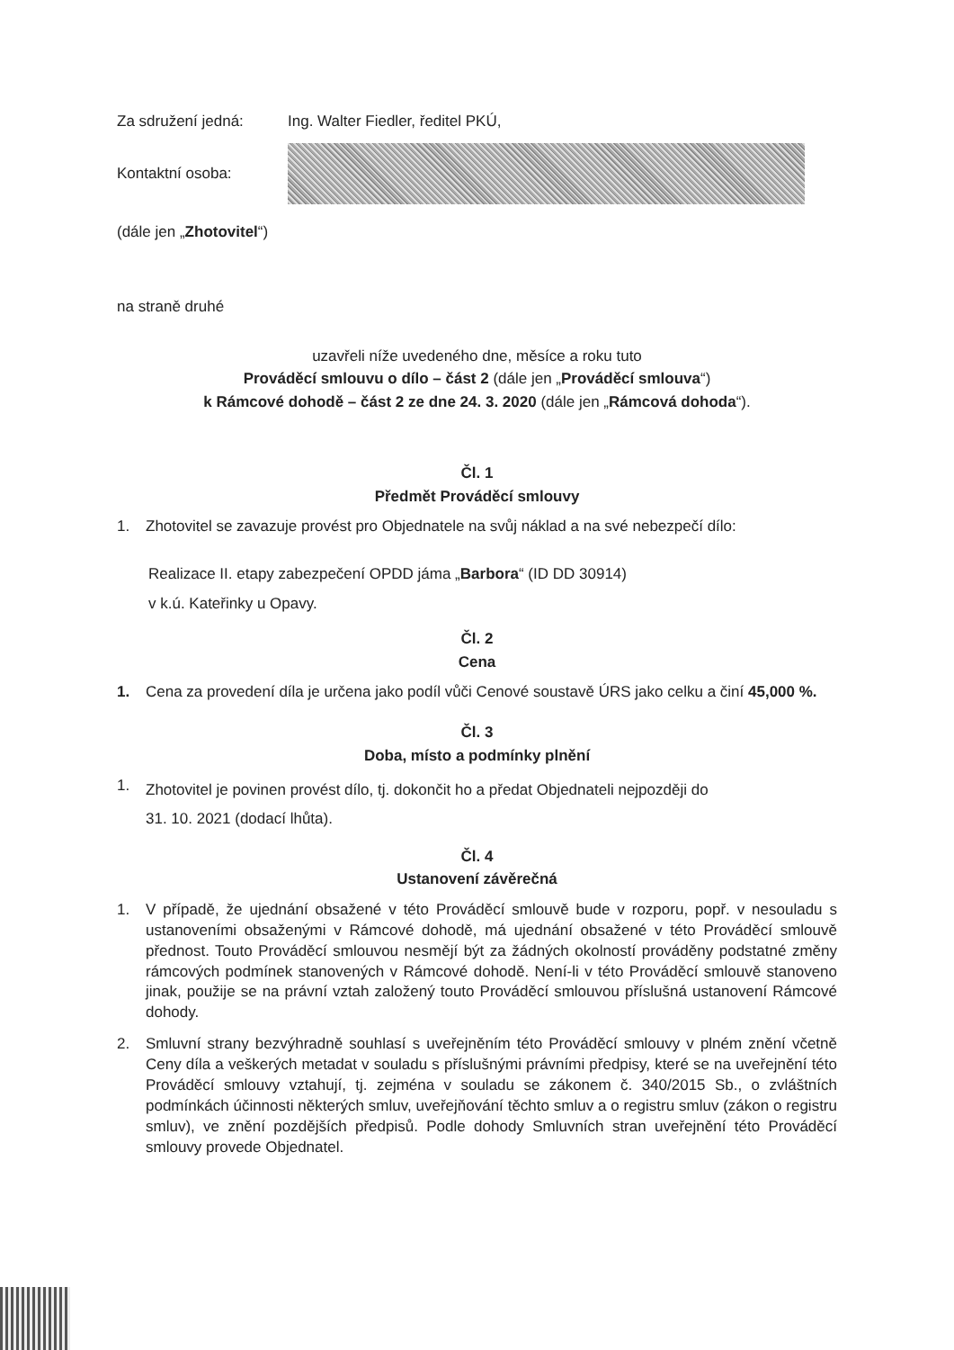Za sdružení jedná: Ing. Walter Fiedler, ředitel PKÚ,
Kontaktní osoba:
(dále jen „Zhotovitel“)
na straně druhé
uzavřeli níže uvedeného dne, měsíce a roku tuto
Prováděcí smlouvu o dílo – část 2 (dále jen „Prováděcí smlouva“)
k Rámcové dohodě – část 2 ze dne 24. 3. 2020 (dále jen „Rámcová dohoda“).
Čl. 1
Předmět Prováděcí smlouvy
1. Zhotovitel se zavazuje provést pro Objednatele na svůj náklad a na své nebezpečí dílo:
Realizace II. etapy zabezpečení OPDD jáma „Barbora“ (ID DD 30914)
v k.ú. Kateřinky u Opavy.
Čl. 2
Cena
1. Cena za provedení díla je určena jako podíl vůči Cenové soustavě ÚRS jako celku a činí 45,000 %.
Čl. 3
Doba, místo a podmínky plnění
1. Zhotovitel je povinen provést dílo, tj. dokončit ho a předat Objednateli nejpozději do
31. 10. 2021 (dodací lhůta).
Čl. 4
Ustanovení závěrečná
1. V případě, že ujednání obsažené v této Prováděcí smlouvě bude v rozporu, popř. v nesouladu s ustanoveními obsaženými v Rámcové dohodě, má ujednání obsažené v této Prováděcí smlouvě přednost. Touto Prováděcí smlouvou nesmějí být za žádných okolností prováděny podstatné změny rámcových podmínek stanovených v Rámcové dohodě. Není-li v této Prováděcí smlouvě stanoveno jinak, použije se na právní vztah založený touto Prováděcí smlouvou příslušná ustanovení Rámcové dohody.
2. Smluvní strany bezvýhradně souhlasí s uveřejněním této Prováděcí smlouvy v plném znění včetně Ceny díla a veškerých metadat v souladu s příslušnými právními předpisy, které se na uveřejnění této Prováděcí smlouvy vztahují, tj. zejména v souladu se zákonem č. 340/2015 Sb., o zvláštních podmínkách účinnosti některých smluv, uveřejňování těchto smluv a o registru smluv (zákon o registru smluv), ve znění pozdějších předpisů. Podle dohody Smluvních stran uveřejnění této Prováděcí smlouvy provede Objednatel.